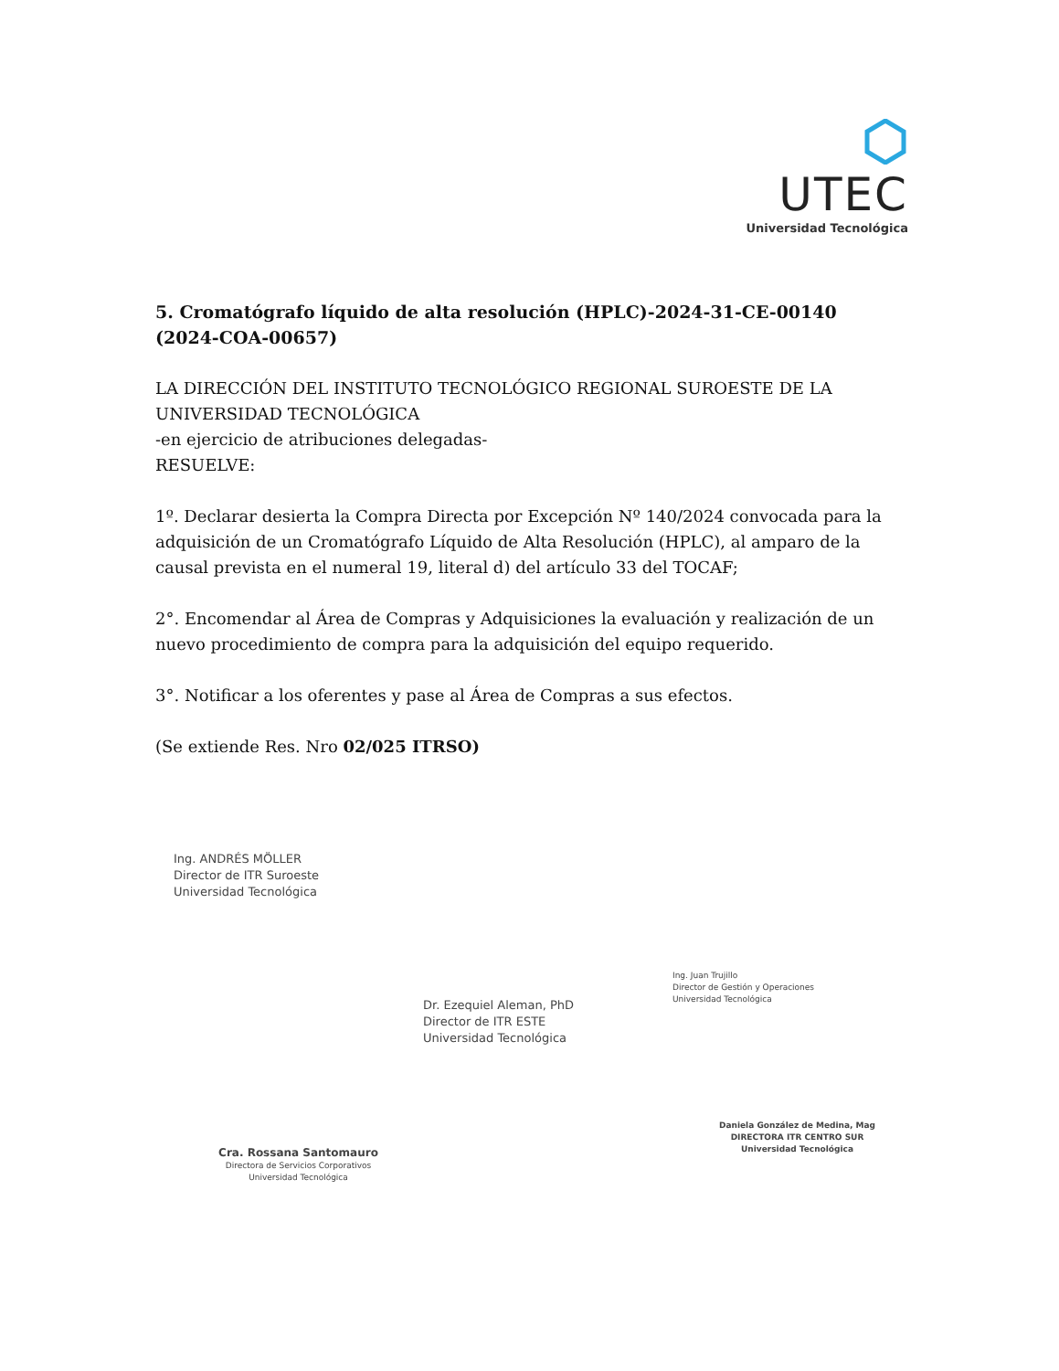UTEC
Universidad Tecnológica
5. Cromatógrafo líquido de alta resolución (HPLC)-2024-31-CE-00140 (2024-COA-00657)
LA DIRECCIÓN DEL INSTITUTO TECNOLÓGICO REGIONAL SUROESTE DE LA UNIVERSIDAD TECNOLÓGICA
-en ejercicio de atribuciones delegadas-
RESUELVE:
1º. Declarar desierta la Compra Directa por Excepción Nº 140/2024 convocada para la adquisición de un Cromatógrafo Líquido de Alta Resolución (HPLC), al amparo de la causal prevista en el numeral 19, literal d) del artículo 33 del TOCAF;
2°. Encomendar al Área de Compras y Adquisiciones la evaluación y realización de un nuevo procedimiento de compra para la adquisición del equipo requerido.
3°. Notificar a los oferentes y pase al Área de Compras a sus efectos.
(Se extiende Res. Nro 02/025 ITRSO)
Ing. ANDRÉS MÖLLER
Director de ITR Suroeste
Universidad Tecnológica
Dr. Ezequiel Aleman, PhD
Director de ITR ESTE
Universidad Tecnológica
Ing. Juan Trujillo
Director de Gestión y Operaciones
Universidad Tecnológica
Cra. Rossana Santomauro
Directora de Servicios Corporativos
Universidad Tecnológica
Daniela González de Medina, Mag
DIRECTORA ITR CENTRO SUR
Universidad Tecnológica